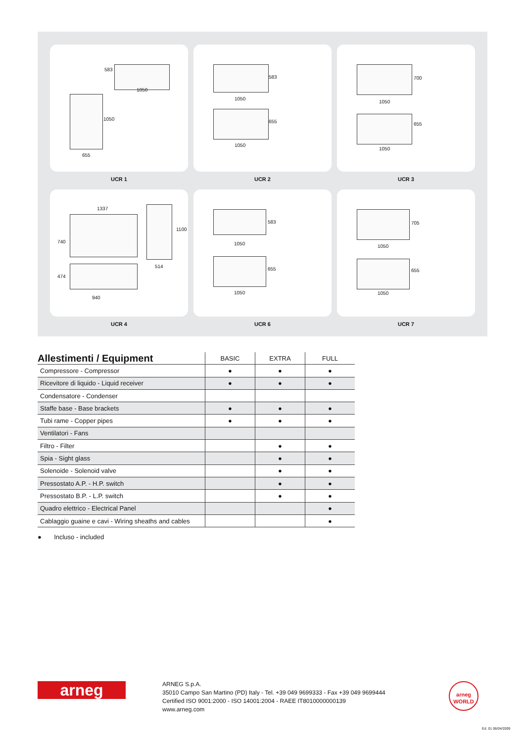1050
583
1050
655
UCR 1
1050
583
655
1050
UCR 2
700
1050
655
1050
UCR 3
1337
740
1100
514
474
940
UCR 4
1050
583
655
1050
UCR 6
705
1050
655
1050
UCR 7
| Allestimenti / Equipment | BASIC | EXTRA | FULL |
| --- | --- | --- | --- |
| Compressore - Compressor | ● | ● | ● |
| Ricevitore di liquido - Liquid receiver | ● | ● | ● |
| Condensatore - Condenser | | | |
| Staffe base - Base brackets | ● | ● | ● |
| Tubi rame - Copper pipes | ● | ● | ● |
| Ventilatori - Fans | | | |
| Filtro - Filter | | ● | ● |
| Spia - Sight glass | | ● | ● |
| Solenoide - Solenoid valve | | ● | ● |
| Pressostato A.P. - H.P. switch | | ● | ● |
| Pressostato B.P. - L.P. switch | | ● | ● |
| Quadro elettrico - Electrical Panel | | | ● |
| Cablaggio guaine e cavi - Wiring sheaths and cables | | | ● |
● Incluso - included
arneg
ARNEG S.p.A.
35010 Campo San Martino (PD) Italy - Tel. +39 049 9699333 - Fax +39 049 9699444
Certified ISO 9001:2000 - ISO 14001:2004 - RAEE IT8010000000139
www.arneg.com
arneg
WORLD
Ed. 01 06/04/2009